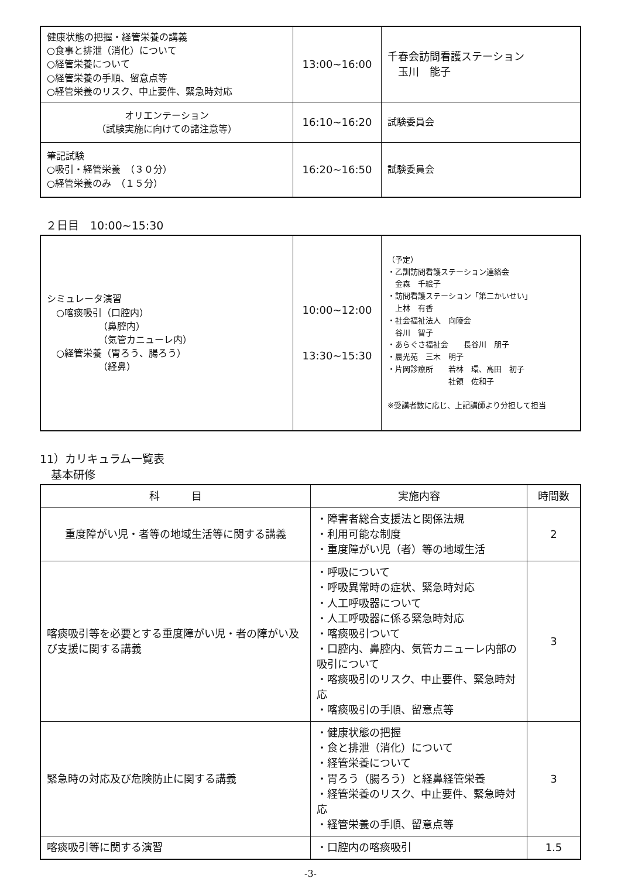| 健康状態の把握・経管栄養の講義 ○食事と排泄（消化）について ○経管栄養について ○経管栄養の手順、留意点等 ○経管栄養のリスク、中止要件、緊急時対応 | 13:00~16:00 | 千春会訪問看護ステーション 玉川 能子 |
| オリエンテーション （試験実施に向けての諸注意等） | 16:10~16:20 | 試験委員会 |
| 筆記試験 ○吸引・経管栄養 （３０分） ○経管栄養のみ （１５分） | 16:20~16:50 | 試験委員会 |
２日目　10:00~15:30
| シミュレータ演習 ○喀痰吸引（口腔内） （鼻腔内） （気管カニューレ内） ○経管栄養（胃ろう、腸ろう） （経鼻） | 10:00~12:00 13:30~15:30 | （予定） ・乙訓訪問看護ステーション連絡会 金森 千絵子 ・訪問看護ステーション「第二かいせい」 上林 有香 ・社会福祉法人 向陵会 谷川 智子 ・あらぐさ福祉会 長谷川 朋子 ・晨光苑 三木 明子 ・片岡診療所 若林 環、高田 初子 社領 佐和子 ※受講者数に応じ、上記講師より分担して担当 |
11）カリキュラム一覧表
　基本研修
| 科 目 | 実施内容 | 時間数 |
| --- | --- | --- |
| 重度障がい児・者等の地域生活等に関する講義 | ・障害者総合支援法と関係法規 ・利用可能な制度 ・重度障がい児（者）等の地域生活 | 2 |
| 喀痰吸引等を必要とする重度障がい児・者の障がい及び支援に関する講義 | ・呼吸について ・呼吸異常時の症状、緊急時対応 ・人工呼吸器について ・人工呼吸器に係る緊急時対応 ・喀痰吸引ついて ・口腔内、鼻腔内、気管カニューレ内部の吸引について ・喀痰吸引のリスク、中止要件、緊急時対応 ・喀痰吸引の手順、留意点等 | 3 |
| 緊急時の対応及び危険防止に関する講義 | ・健康状態の把握 ・食と排泄（消化）について ・経管栄養について ・胃ろう（腸ろう）と経鼻経管栄養 ・経管栄養のリスク、中止要件、緊急時対応 ・経管栄養の手順、留意点等 | 3 |
| 喀痰吸引等に関する演習 | ・口腔内の喀痰吸引 | 1.5 |
-3-